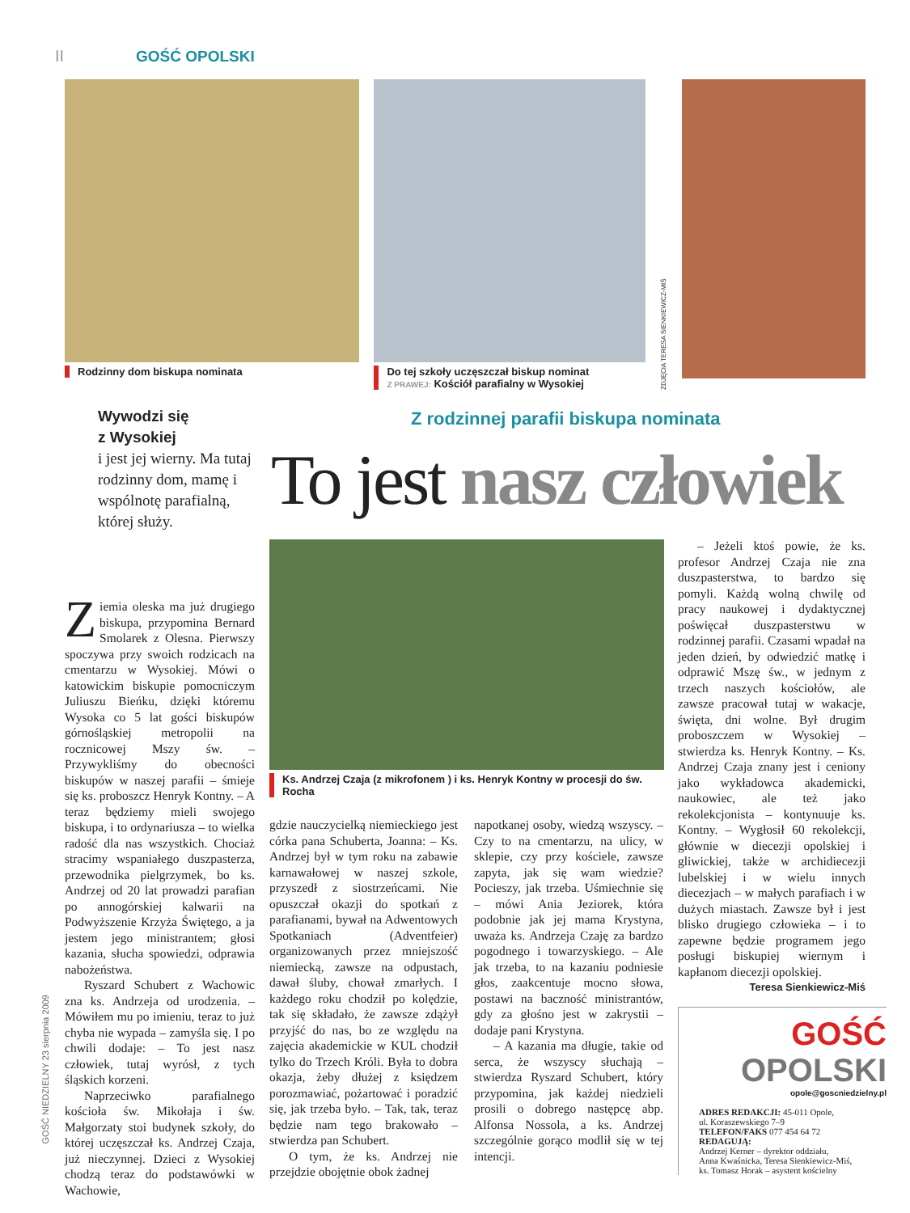II GOŚĆ OPOLSKI
GOŚĆ NIEDZIELNY 23 sierpnia 2009
Rodzinny dom biskupa nominata Do tej szkoły uczęszczał biskup nominat
Z PRAWEJ: Kościół parafialny w Wysokiej
ZDJĘCIA TERESA SIENKIEWICZ-MIŚ
Wywodzi się
z Wysokiej
i jest jej wierny. Ma tutaj rodzinny dom, mamę i wspólnotę parafialną, której służy.
Z rodzinnej parafii biskupa nominata
To jest nasz człowiek
Ks. Andrzej Czaja (z mikrofonem ) i ks. Henryk Kontny w procesji do św. Rocha
Ziemia oleska ma już drugiego biskupa, przypomina Bernard Smolarek z Olesna. Pierwszy spoczywa przy swoich rodzicach na cmentarzu w Wysokiej. Mówi o katowickim biskupie pomocniczym Juliuszu Bieńku, dzięki któremu Wysoka co 5 lat gości biskupów górnośląskiej metropolii na rocznicowej Mszy św. – Przywykliśmy do obecności biskupów w naszej parafii – śmieje się ks. proboszcz Henryk Kontny. – A teraz będziemy mieli swojego biskupa, i to ordynariusza – to wielka radość dla nas wszystkich. Chociaż stracimy wspaniałego duszpasterza, przewodnika pielgrzymek, bo ks. Andrzej od 20 lat prowadzi parafian po annogórskiej kalwarii na Podwyższenie Krzyża Świętego, a ja jestem jego ministrantem; głosi kazania, słucha spowiedzi, odprawia nabożeństwa.
Ryszard Schubert z Wachowic zna ks. Andrzeja od urodzenia. – Mówiłem mu po imieniu, teraz to już chyba nie wypada – zamyśla się. I po chwili dodaje: – To jest nasz człowiek, tutaj wyrósł, z tych śląskich korzeni.
Naprzeciwko parafialnego kościoła św. Mikołaja i św. Małgorzaty stoi budynek szkoły, do której uczęszczał ks. Andrzej Czaja, już nieczynnej. Dzieci z Wysokiej chodzą teraz do podstawówki w Wachowie,
gdzie nauczycielką niemieckiego jest córka pana Schuberta, Joanna: – Ks. Andrzej był w tym roku na zabawie karnawałowej w naszej szkole, przyszedł z siostrzeńcami. Nie opuszczał okazji do spotkań z parafianami, bywał na Adwentowych Spotkaniach (Adventfeier) organizowanych przez mniejszość niemiecką, zawsze na odpustach, dawał śluby, chował zmarłych. I każdego roku chodził po kolędzie, tak się składało, że zawsze zdążył przyjść do nas, bo ze względu na zajęcia akademickie w KUL chodził tylko do Trzech Króli. Była to dobra okazja, żeby dłużej z księdzem porozmawiać, pożartować i poradzić się, jak trzeba było. – Tak, tak, teraz będzie nam tego brakowało – stwierdza pan Schubert.
O tym, że ks. Andrzej nie przejdzie obojętnie obok żadnej
napotkanej osoby, wiedzą wszyscy. – Czy to na cmentarzu, na ulicy, w sklepie, czy przy kościele, zawsze zapyta, jak się wam wiedzie? Pocieszy, jak trzeba. Uśmiechnie się – mówi Ania Jeziorek, która podobnie jak jej mama Krystyna, uważa ks. Andrzeja Czaję za bardzo pogodnego i towarzyskiego. – Ale jak trzeba, to na kazaniu podniesie głos, zaakcentuje mocno słowa, postawi na baczność ministrantów, gdy za głośno jest w zakrystii – dodaje pani Krystyna.
– A kazania ma długie, takie od serca, że wszyscy słuchają – stwierdza Ryszard Schubert, który przypomina, jak każdej niedzieli prosili o dobrego następcę abp. Alfonsa Nossola, a ks. Andrzej szczególnie gorąco modlił się w tej intencji.
– Jeżeli ktoś powie, że ks. profesor Andrzej Czaja nie zna duszpasterstwa, to bardzo się pomyli. Każdą wolną chwilę od pracy naukowej i dydaktycznej poświęcał duszpasterstwu w rodzinnej parafii. Czasami wpadał na jeden dzień, by odwiedzić matkę i odprawić Mszę św., w jednym z trzech naszych kościołów, ale zawsze pracował tutaj w wakacje, święta, dni wolne. Był drugim proboszczem w Wysokiej – stwierdza ks. Henryk Kontny. – Ks. Andrzej Czaja znany jest i ceniony jako wykładowca akademicki, naukowiec, ale też jako rekolekcjonista – kontynuuje ks. Kontny. – Wygłosił 60 rekolekcji, głównie w diecezji opolskiej i gliwickiej, także w archidiecezji lubelskiej i w wielu innych diecezjach – w małych parafiach i w dużych miastach. Zawsze był i jest blisko drugiego człowieka – i to zapewne będzie programem jego posługi biskupiej wiernym i kapłanom diecezji opolskiej.
Teresa Sienkiewicz-Miś
GOŚĆ OPOLSKI
opole@goscniedzielny.pl
ADRES REDAKCJI: 45-011 Opole,
ul. Koraszewskiego 7–9
TELEFON/FAKS 077 454 64 72
REDAGUJĄ:
Andrzej Kerner – dyrektor oddziału,
Anna Kwaśnicka, Teresa Sienkiewicz-Miś,
ks. Tomasz Horak – asystent kościelny